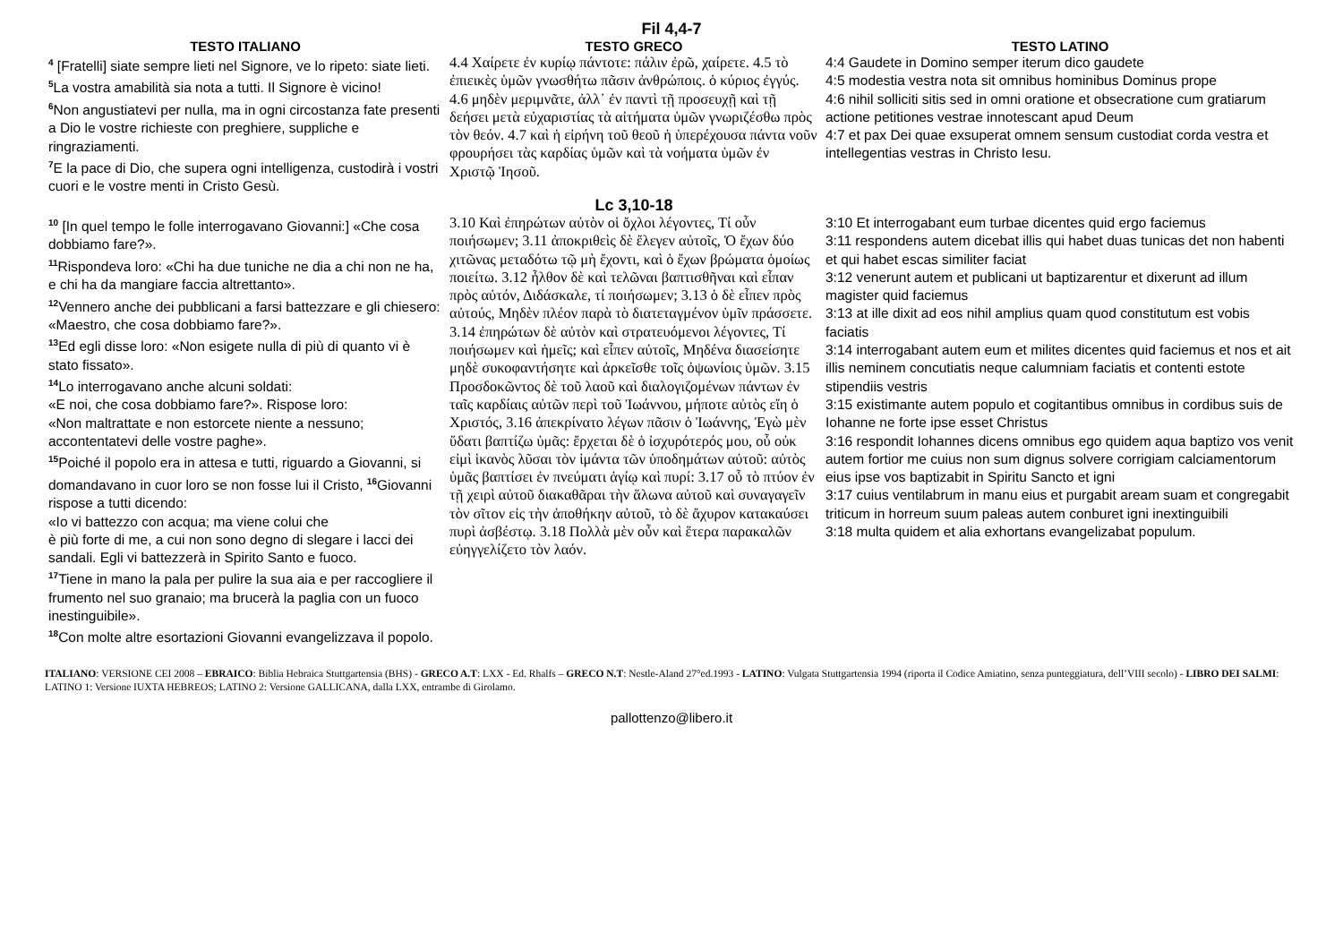Fil 4,4-7
| TESTO ITALIANO | TESTO GRECO | TESTO LATINO |
| --- | --- | --- |
| <sup>4</sup> [Fratelli] siate sempre lieti nel Signore, ve lo ripeto: siate lieti. <sup>5</sup> La vostra amabilità sia nota a tutti. Il Signore è vicino! <sup>6</sup> Non angustiatevi per nulla, ma in ogni circostanza fate presenti a Dio le vostre richieste con preghiere, suppliche e ringraziamenti. <sup>7</sup> E la pace di Dio, che supera ogni intelligenza, custodirà i vostri cuori e le vostre menti in Cristo Gesù. | 4.4 Χαίρετε ἐν κυρίῳ πάντοτε: πάλιν ἐρῶ, χαίρετε. 4.5 τὸ ἐπιεικὲς ὑμῶν γνωσθήτω πᾶσιν ἀνθρώποις. ὁ κύριος ἐγγύς. 4.6 μηδὲν μεριμνᾶτε, ἀλλ᾽ ἐν παντὶ τῇ προσευχῇ καὶ τῇ δεήσει μετὰ εὐχαριστίας τὰ αἰτήματα ὑμῶν γνωριζέσθω πρὸς τὸν θεόν. 4.7 καὶ ἡ εἰρήνη τοῦ θεοῦ ἡ ὑπερέχουσα πάντα νοῦν φρουρήσει τὰς καρδίας ὑμῶν καὶ τὰ νοήματα ὑμῶν ἐν Χριστῷ Ἰησοῦ. | 4:4 Gaudete in Domino semper iterum dico gaudete 4:5 modestia vestra nota sit omnibus hominibus Dominus prope 4:6 nihil solliciti sitis sed in omni oratione et obsecratione cum gratiarum actione petitiones vestrae innotescant apud Deum 4:7 et pax Dei quae exsuperat omnem sensum custodiat corda vestra et intellegentias vestras in Christo Iesu. |
| | Lc 3,10-18 | |
| <sup>10</sup> [In quel tempo le folle interrogavano Giovanni:] «Che cosa dobbiamo fare?». <sup>11</sup> Rispondeva loro: «Chi ha due tuniche ne dia a chi non ne ha, e chi ha da mangiare faccia altrettanto». <sup>12</sup> Vennero anche dei pubblicani a farsi battezzare e gli chiesero: «Maestro, che cosa dobbiamo fare?». <sup>13</sup> Ed egli disse loro: «Non esigete nulla di più di quanto vi è stato fissato». <sup>14</sup> Lo interrogavano anche alcuni soldati: «E noi, che cosa dobbiamo fare?». Rispose loro: «Non maltrattate e non estorcete niente a nessuno; accontentatevi delle vostre paghe». <sup>15</sup> Poiché il popolo era in attesa e tutti, riguardo a Giovanni, si domandavano in cuor loro se non fosse lui il Cristo, <sup>16</sup>Giovanni rispose a tutti dicendo: «Io vi battezzo con acqua; ma viene colui che è più forte di me, a cui non sono degno di slegare i lacci dei sandali. Egli vi battezzerà in Spirito Santo e fuoco. <sup>17</sup> Tiene in mano la pala per pulire la sua aia e per raccogliere il frumento nel suo granaio; ma brucerà la paglia con un fuoco inestinguibile». <sup>18</sup> Con molte altre esortazioni Giovanni evangelizzava il popolo. | 3.10 Καὶ ἐπηρώτων αὐτὸν οἱ ὄχλοι λέγοντες, Τί οὖν ποιήσωμεν; 3.11 ἀποκριθεὶς δὲ ἔλεγεν αὐτοῖς, Ὁ ἔχων δύο χιτῶνας μεταδότω τῷ μὴ ἔχοντι, καὶ ὁ ἔχων βρώματα ὁμοίως ποιείτω. 3.12 ἦλθον δὲ καὶ τελῶναι βαπτισθῆναι καὶ εἶπαν πρὸς αὐτόν, Διδάσκαλε, τί ποιήσωμεν; 3.13 ὁ δὲ εἶπεν πρὸς αὐτούς, Μηδὲν πλέον παρὰ τὸ διατεταγμένον ὑμῖν πράσσετε. 3.14 ἐπηρώτων δὲ αὐτὸν καὶ στρατευόμενοι λέγοντες, Τί ποιήσωμεν καὶ ἡμεῖς; καὶ εἶπεν αὐτοῖς, Μηδένα διασείσητε μηδὲ συκοφαντήσητε καὶ ἀρκεῖσθε τοῖς ὀψωνίοις ὑμῶν. 3.15 Προσδοκῶντος δὲ τοῦ λαοῦ καὶ διαλογιζομένων πάντων ἐν ταῖς καρδίαις αὐτῶν περὶ τοῦ Ἰωάννου, μήποτε αὐτὸς εἴη ὁ Χριστός, 3.16 ἀπεκρίνατο λέγων πᾶσιν ὁ Ἰωάννης, Ἐγὼ μὲν ὕδατι βαπτίζω ὑμᾶς: ἔρχεται δὲ ὁ ἰσχυρότερός μου, οὗ οὐκ εἰμὶ ἱκανὸς λῦσαι τὸν ἱμάντα τῶν ὑποδημάτων αὐτοῦ: αὐτὸς ὑμᾶς βαπτίσει ἐν πνεύματι ἁγίῳ καὶ πυρί: 3.17 οὗ τὸ πτύον ἐν τῇ χειρὶ αὐτοῦ διακαθᾶραι τὴν ἅλωνα αὐτοῦ καὶ συναγαγεῖν τὸν σῖτον εἰς τὴν ἀποθήκην αὐτοῦ, τὸ δὲ ἄχυρον κατακαύσει πυρὶ ἀσβέστῳ. 3.18 Πολλὰ μὲν οὖν καὶ ἕτερα παρακαλῶν εὐηγγελίζετο τὸν λαόν. | 3:10 Et interrogabant eum turbae dicentes quid ergo faciemus 3:11 respondens autem dicebat illis qui habet duas tunicas det non habenti et qui habet escas similiter faciat 3:12 venerunt autem et publicani ut baptizarentur et dixerunt ad illum magister quid faciemus 3:13 at ille dixit ad eos nihil amplius quam quod constitutum est vobis faciatis 3:14 interrogabant autem eum et milites dicentes quid faciemus et nos et ait illis neminem concutiatis neque calumniam faciatis et contenti estote stipendiis vestris 3:15 existimante autem populo et cogitantibus omnibus in cordibus suis de Iohanne ne forte ipse esset Christus 3:16 respondit Iohannes dicens omnibus ego quidem aqua baptizo vos venit autem fortior me cuius non sum dignus solvere corrigiam calciamentorum eius ipse vos baptizabit in Spiritu Sancto et igni 3:17 cuius ventilabrum in manu eius et purgabit aream suam et congregabit triticum in horreum suum paleas autem conburet igni inextinguibili 3:18 multa quidem et alia exhortans evangelizabat populum. |
ITALIANO: VERSIONE CEI 2008 – EBRAICO: Biblia Hebraica Stuttgartensia (BHS) - GRECO A.T: LXX - Ed. Rhalfs – GRECO N.T: Nestle-Aland 27°ed.1993 - LATINO: Vulgata Stuttgartensia 1994 (riporta il Codice Amiatino, senza punteggiatura, dell’VIII secolo) - LIBRO DEI SALMI: LATINO 1: Versione IUXTA HEBREOS; LATINO 2: Versione GALLICANA, dalla LXX, entrambe di Girolamo.
pallottenzo@libero.it